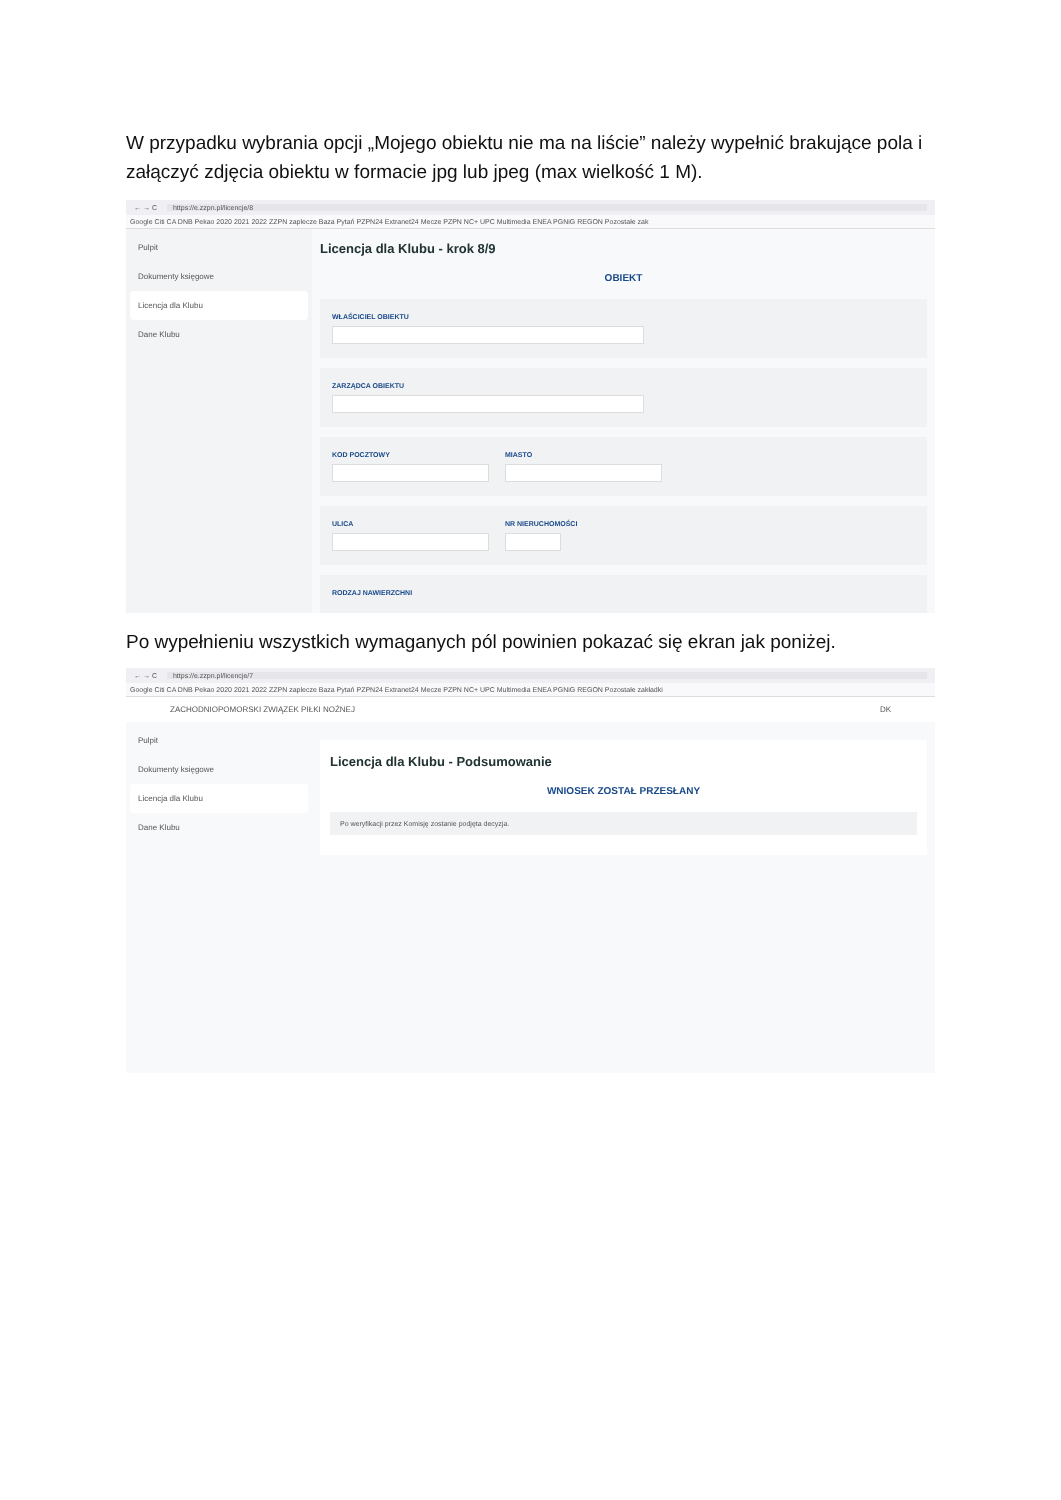W przypadku wybrania opcji „Mojego obiektu nie ma na liście” należy wypełnić brakujące pola i załączyć zdjęcia obiektu w formacie jpg lub jpeg (max wielkość 1 M).
← → C https://e.zzpn.pl/licencje/8
Google Citi CA DNB Pekao 2020 2021 2022 ZZPN zaplecze Baza Pytań PZPN24 Extranet24 Mecze PZPN NC+ UPC Multimedia ENEA PGNiG REGON Pozostałe zak
Pulpit
Dokumenty księgowe
Licencja dla Klubu
Dane Klubu
Licencja dla Klubu - krok 8/9
OBIEKT
WŁAŚCICIEL OBIEKTU
ZARZĄDCA OBIEKTU
KOD POCZTOWY MIASTO
ULICA NR NIERUCHOMOŚCI
RODZAJ NAWIERZCHNI
Po wypełnieniu wszystkich wymaganych pól powinien pokazać się ekran jak poniżej.
← → C https://e.zzpn.pl/licencje/7
Google Citi CA DNB Pekao 2020 2021 2022 ZZPN zaplecze Baza Pytań PZPN24 Extranet24 Mecze PZPN NC+ UPC Multimedia ENEA PGNiG REGON Pozostałe zakładki
ZACHODNIOPOMORSKI ZWIĄZEK PIŁKI NOŻNEJ DK
Pulpit
Dokumenty księgowe
Licencja dla Klubu
Dane Klubu
Licencja dla Klubu - Podsumowanie
WNIOSEK ZOSTAŁ PRZESŁANY
Po weryfikacji przez Komisję zostanie podjęta decyzja.